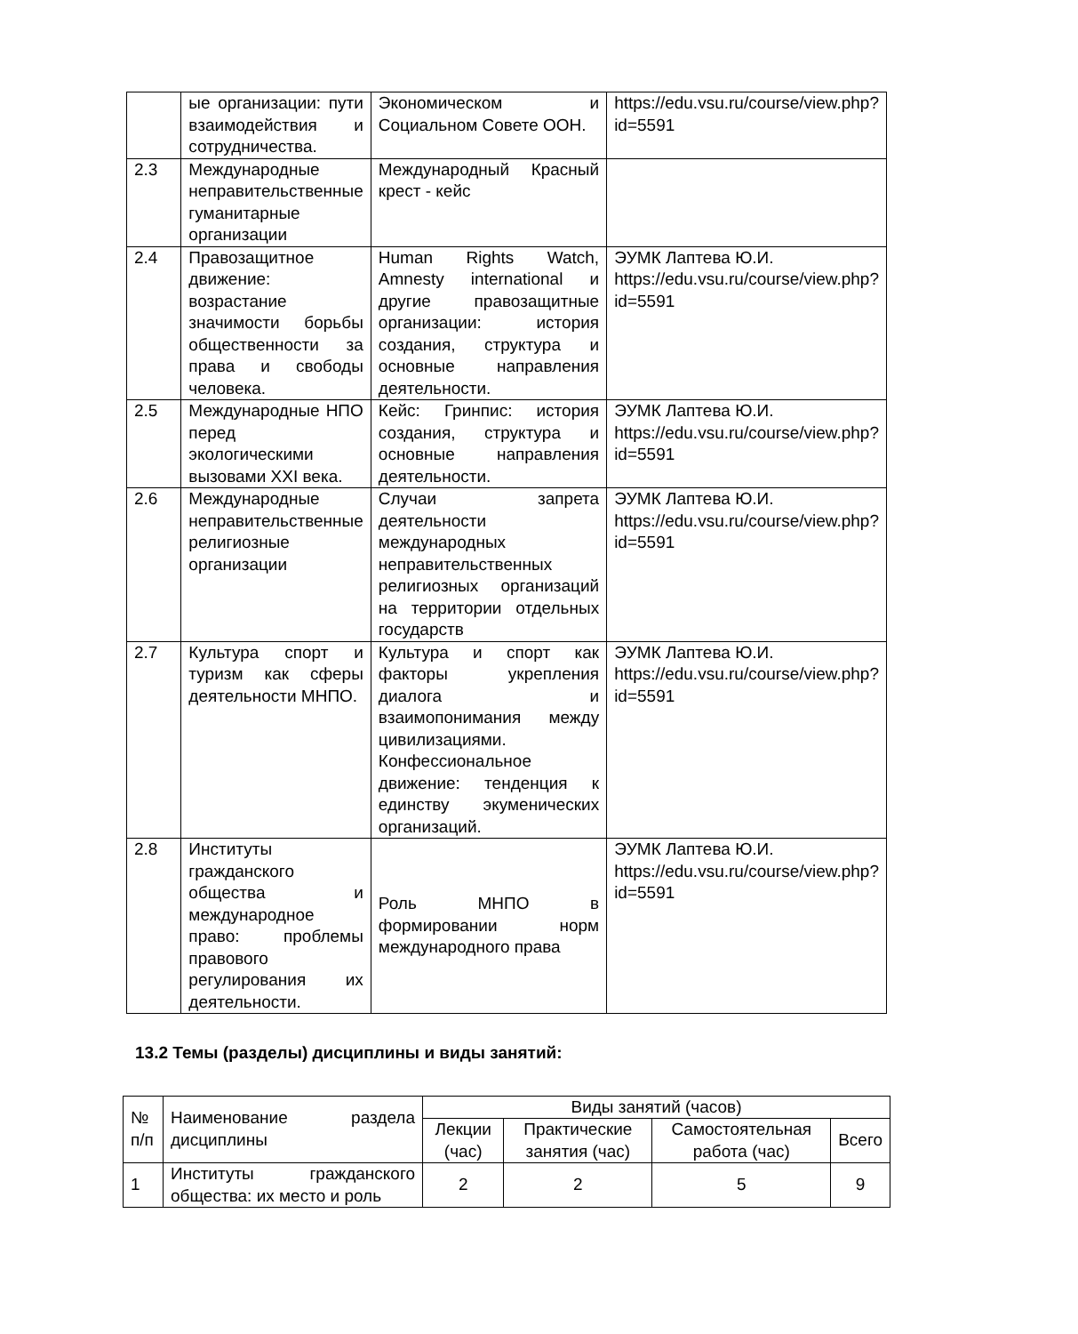| | ые организации: пути взаимодействия и сотрудничества. | Экономическом и Социальном Совете ООН. | https://edu.vsu.ru/course/view.php?id=5591 |
| 2.3 | Международные неправительственные гуманитарные организации | Международный Красный крест - кейс | |
| 2.4 | Правозащитное движение: возрастание значимости борьбы общественности за права и свободы человека. | Human Rights Watch, Amnesty international и другие правозащитные организации: история создания, структура и основные направления деятельности. | ЭУМК Лаптева Ю.И. https://edu.vsu.ru/course/view.php?id=5591 |
| 2.5 | Международные НПО перед экологическими вызовами XXI века. | Кейс: Гринпис: история создания, структура и основные направления деятельности. | ЭУМК Лаптева Ю.И. https://edu.vsu.ru/course/view.php?id=5591 |
| 2.6 | Международные неправительственные религиозные организации | Случаи запрета деятельности международных неправительственных религиозных организаций на территории отдельных государств | ЭУМК Лаптева Ю.И. https://edu.vsu.ru/course/view.php?id=5591 |
| 2.7 | Культура спорт и туризм как сферы деятельности МНПО. | Культура и спорт как факторы укрепления диалога и взаимопонимания между цивилизациями. Конфессиональное движение: тенденция к единству экуменических организаций. | ЭУМК Лаптева Ю.И. https://edu.vsu.ru/course/view.php?id=5591 |
| 2.8 | Институты гражданского общества и международное право: проблемы правового регулирования их деятельности. | Роль МНПО в формировании норм международного права | ЭУМК Лаптева Ю.И. https://edu.vsu.ru/course/view.php?id=5591 |
13.2 Темы (разделы) дисциплины и виды занятий:
| № п/п | Наименование раздела дисциплины | Виды занятий (часов) | | | |
| --- | --- | --- | --- | --- | --- |
| | | Лекции (час) | Практические занятия (час) | Самостоятельная работа (час) | Всего |
| 1 | Институты гражданского общества: их место и роль | 2 | 2 | 5 | 9 |